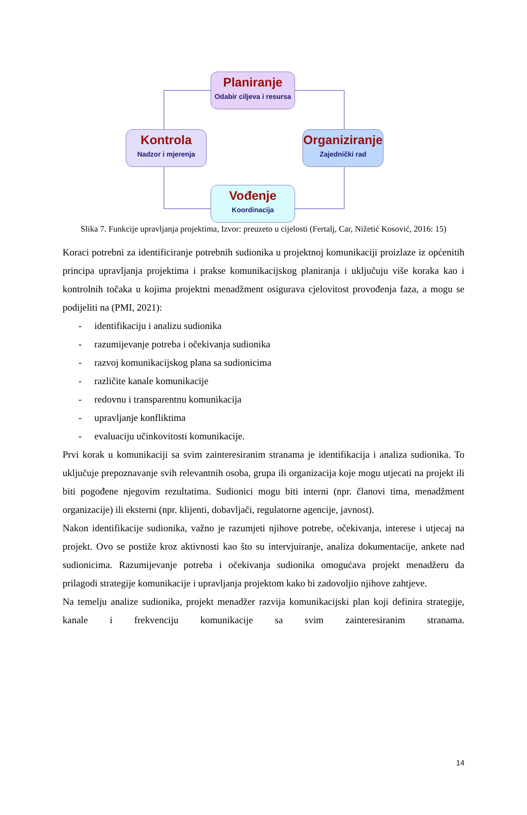Planiranje
Odabir ciljeva i resursa
Kontrola
Nadzor i mjerenja
Organiziranje
Zajednički rad
Vođenje
Koordinacija
Slika 7. Funkcije upravljanja projektima, Izvor: preuzeto u cijelosti (Fertalj, Car, Nižetić Kosović, 2016: 15)
Koraci potrebni za identificiranje potrebnih sudionika u projektnoj komunikaciji proizlaze iz općenitih principa upravljanja projektima i prakse komunikacijskog planiranja i uključuju više koraka kao i kontrolnih točaka u kojima projektni menadžment osigurava cjelovitost provođenja faza, a mogu se podijeliti na (PMI, 2021):
- identifikaciju i analizu sudionika
- razumijevanje potreba i očekivanja sudionika
- razvoj komunikacijskog plana sa sudionicima
- različite kanale komunikacije
- redovnu i transparentnu komunikacija
- upravljanje konfliktima
- evaluaciju učinkovitosti komunikacije.
Prvi korak u komunikaciji sa svim zainteresiranim stranama je identifikacija i analiza sudionika. To uključuje prepoznavanje svih relevantnih osoba, grupa ili organizacija koje mogu utjecati na projekt ili biti pogođene njegovim rezultatima. Sudionici mogu biti interni (npr. članovi tima, menadžment organizacije) ili eksterni (npr. klijenti, dobavljači, regulatorne agencije, javnost).
Nakon identifikacije sudionika, važno je razumjeti njihove potrebe, očekivanja, interese i utjecaj na projekt. Ovo se postiže kroz aktivnosti kao što su intervjuiranje, analiza dokumentacije, ankete nad sudionicima. Razumijevanje potreba i očekivanja sudionika omogućava projekt menadžeru da prilagodi strategije komunikacije i upravljanja projektom kako bi zadovoljio njihove zahtjeve.
Na temelju analize sudionika, projekt menadžer razvija komunikacijski plan koji definira strategije, kanale i frekvenciju komunikacije sa svim zainteresiranim stranama.
14